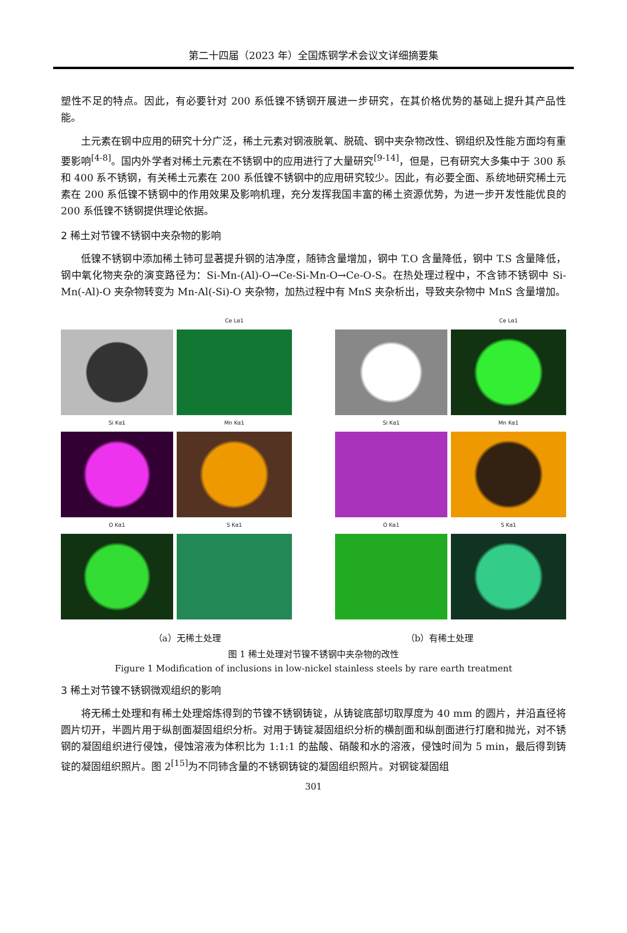第二十四届（2023 年）全国炼钢学术会议文详细摘要集
塑性不足的特点。因此，有必要针对 200 系低镍不锈钢开展进一步研究，在其价格优势的基础上提升其产品性能。
土元素在钢中应用的研究十分广泛，稀土元素对钢液脱氧、脱硫、钢中夹杂物改性、钢组织及性能方面均有重要影响<sup>[4-8]</sup>。国内外学者对稀土元素在不锈钢中的应用进行了大量研究<sup>[9-14]</sup>，但是，已有研究大多集中于 300 系和 400 系不锈钢，有关稀土元素在 200 系低镍不锈钢中的应用研究较少。因此，有必要全面、系统地研究稀土元素在 200 系低镍不锈钢中的作用效果及影响机理，充分发挥我国丰富的稀土资源优势，为进一步开发性能优良的 200 系低镍不锈钢提供理论依据。
2 稀土对节镍不锈钢中夹杂物的影响
低镍不锈钢中添加稀土铈可显著提升钢的洁净度，随铈含量增加，钢中 T.O 含量降低，钢中 T.S 含量降低，钢中氧化物夹杂的演变路径为：Si-Mn-(Al)-O→Ce-Si-Mn-O→Ce-O-S。在热处理过程中，不含铈不锈钢中 Si-Mn(-Al)-O 夹杂物转变为 Mn-Al(-Si)-O 夹杂物，加热过程中有 MnS 夹杂析出，导致夹杂物中 MnS 含量增加。
Ce Lα1
Si Kα1
Mn Kα1
O Kα1
S Kα1
Ce Lα1
Si Kα1
Mn Kα1
O Kα1
S Kα1
（a）无稀土处理 （b）有稀土处理
图 1 稀土处理对节镍不锈钢中夹杂物的改性
Figure 1 Modification of inclusions in low-nickel stainless steels by rare earth treatment
3 稀土对节镍不锈钢微观组织的影响
将无稀土处理和有稀土处理熔炼得到的节镍不锈钢铸锭，从铸锭底部切取厚度为 40 mm 的圆片，并沿直径将圆片切开，半圆片用于纵剖面凝固组织分析。对用于铸锭凝固组织分析的横剖面和纵剖面进行打磨和抛光，对不锈钢的凝固组织进行侵蚀，侵蚀溶液为体积比为 1:1:1 的盐酸、硝酸和水的溶液，侵蚀时间为 5 min，最后得到铸锭的凝固组织照片。图 2<sup>[15]</sup>为不同铈含量的不锈钢铸锭的凝固组织照片。对钢锭凝固组
301